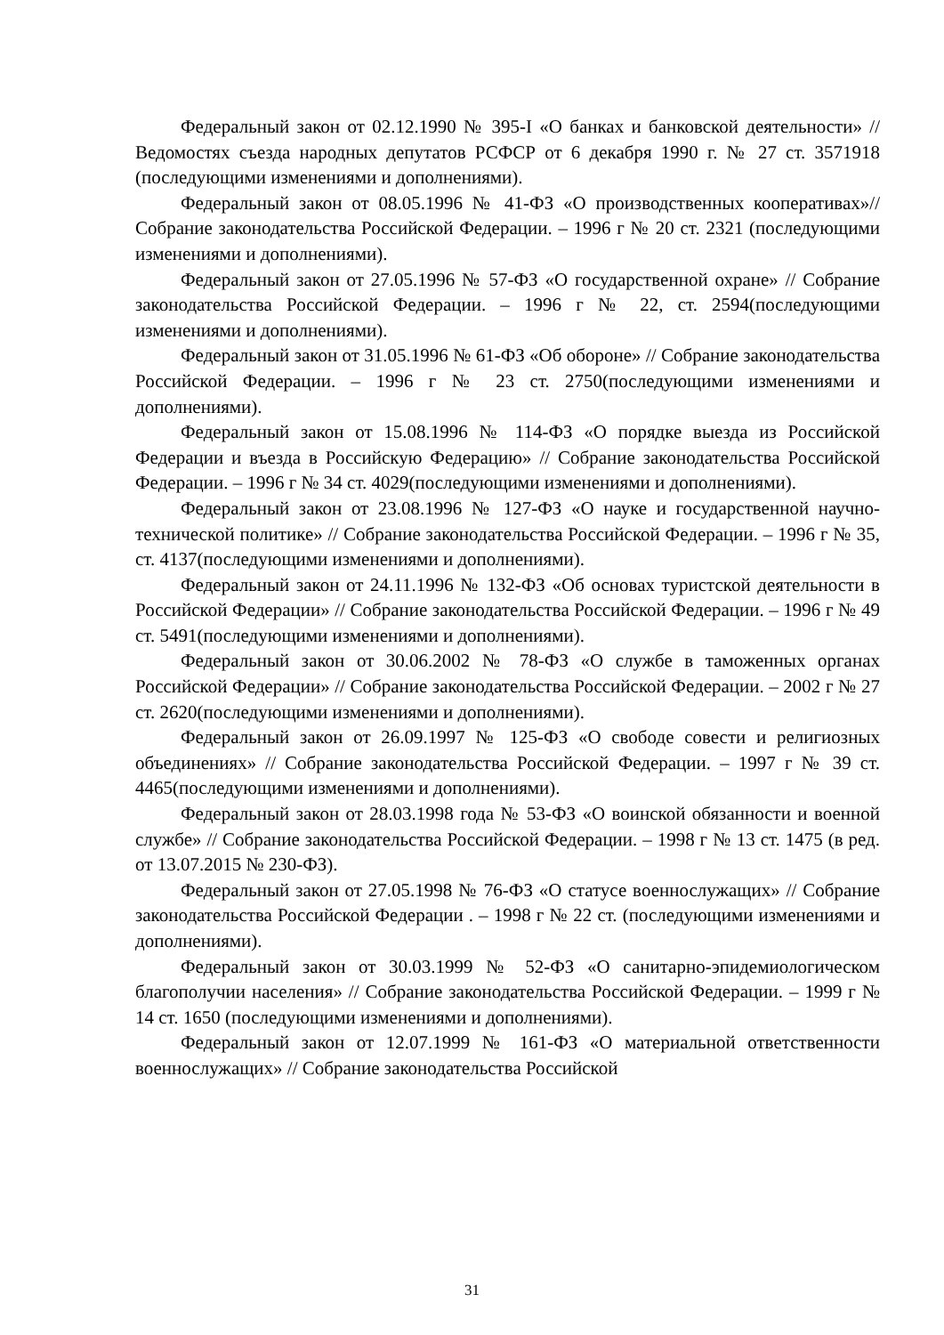Федеральный закон от 02.12.1990 № 395-I «О банках и банковской деятельности» // Ведомостях съезда народных депутатов РСФСР от 6 декабря 1990 г. № 27 ст. 3571918 (последующими изменениями и дополнениями).
Федеральный закон от 08.05.1996 № 41-ФЗ «О производственных кооперативах»// Собрание законодательства Российской Федерации. – 1996 г № 20 ст. 2321 (последующими изменениями и дополнениями).
Федеральный закон от 27.05.1996 № 57-ФЗ «О государственной охране» // Собрание законодательства Российской Федерации. – 1996 г № 22, ст. 2594(последующими изменениями и дополнениями).
Федеральный закон от 31.05.1996 № 61-ФЗ «Об обороне» // Собрание законодательства Российской Федерации. – 1996 г № 23 ст. 2750(последующими изменениями и дополнениями).
Федеральный закон от 15.08.1996 № 114-ФЗ «О порядке выезда из Российской Федерации и въезда в Российскую Федерацию» // Собрание законодательства Российской Федерации. – 1996 г № 34 ст. 4029(последующими изменениями и дополнениями).
Федеральный закон от 23.08.1996 № 127-ФЗ «О науке и государственной научно-технической политике» // Собрание законодательства Российской Федерации. – 1996 г № 35, ст. 4137(последующими изменениями и дополнениями).
Федеральный закон от 24.11.1996 № 132-ФЗ «Об основах туристской деятельности в Российской Федерации» // Собрание законодательства Российской Федерации. – 1996 г № 49 ст. 5491(последующими изменениями и дополнениями).
Федеральный закон от 30.06.2002 № 78-ФЗ «О службе в таможенных органах Российской Федерации» // Собрание законодательства Российской Федерации. – 2002 г № 27 ст. 2620(последующими изменениями и дополнениями).
Федеральный закон от 26.09.1997 № 125-ФЗ «О свободе совести и религиозных объединениях» // Собрание законодательства Российской Федерации. – 1997 г № 39 ст. 4465(последующими изменениями и дополнениями).
Федеральный закон от 28.03.1998 года № 53-ФЗ «О воинской обязанности и военной службе» // Собрание законодательства Российской Федерации. – 1998 г № 13 ст. 1475 (в ред. от 13.07.2015 № 230-ФЗ).
Федеральный закон от 27.05.1998 № 76-ФЗ «О статусе военнослужащих» // Собрание законодательства Российской Федерации . – 1998 г № 22 ст. (последующими изменениями и дополнениями).
Федеральный закон от 30.03.1999 № 52-ФЗ «О санитарно-эпидемиологическом благополучии населения» // Собрание законодательства Российской Федерации. – 1999 г № 14 ст. 1650 (последующими изменениями и дополнениями).
Федеральный закон от 12.07.1999 № 161-ФЗ «О материальной ответственности военнослужащих» // Собрание законодательства Российской
31